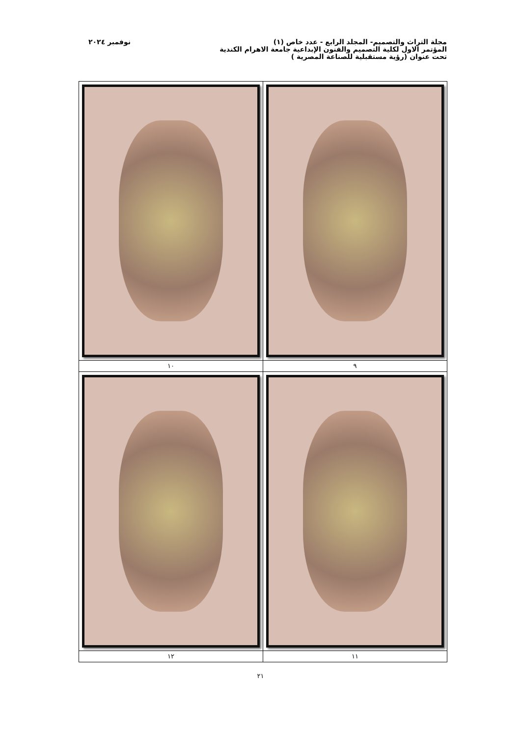مجلة التراث والتصميم- المجلد الرابع - عدد خاص (١)
المؤتمر الاول لكلية التصميم والفنون الإبداعية جامعة الاهرام الكندية
تحت عنوان (رؤية مستقبلية للصناعة المصرية )
نوفمبر ٢٠٢٤
| ٩ | ١٠ |
| ١١ | ١٢ |
٢١